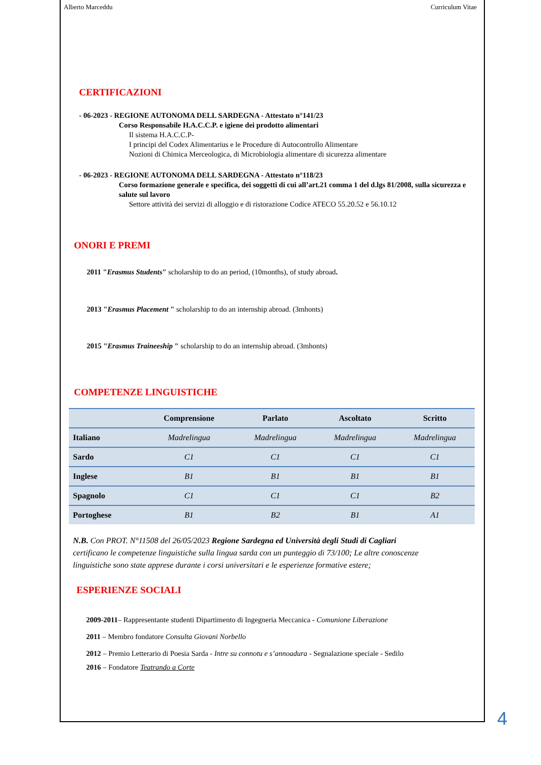Alberto Marceddu Curriculum Vitae
CERTIFICAZIONI
- 06-2023 - REGIONE AUTONOMA DELL SARDEGNA - Attestato n°141/23
Corso Responsabile H.A.C.C.P. e igiene dei prodotto alimentari
Il sistema H.A.C.C.P-
I principi del Codex Alimentarius e le Procedure di Autocontrollo Alimentare
Nozioni di Chimica Merceologica, di Microbiologia alimentare di sicurezza alimentare
- 06-2023 - REGIONE AUTONOMA DELL SARDEGNA - Attestato n°118/23
Corso formazione generale e specifica, dei soggetti di cui all’art.21 comma 1 del d.lgs 81/2008, sulla sicurezza e salute sul lavoro
Settore attività dei servizi di alloggio e di ristorazione Codice ATECO 55.20.52 e 56.10.12
ONORI E PREMI
2011 "Erasmus Students" scholarship to do an period, (10months), of study abroad.
2013 "Erasmus Placement " scholarship to do an internship abroad. (3mhonts)
2015 "Erasmus Traineeship " scholarship to do an internship abroad. (3mhonts)
COMPETENZE LINGUISTICHE
| | Comprensione | Parlato | Ascoltato | Scritto |
| --- | --- | --- | --- | --- |
| Italiano | Madrelingua | Madrelingua | Madrelingua | Madrelingua |
| Sardo | C1 | C1 | C1 | C1 |
| Inglese | B1 | B1 | B1 | B1 |
| Spagnolo | C1 | C1 | C1 | B2 |
| Portoghese | B1 | B2 | B1 | A1 |
N.B. Con PROT. N°11508 del 26/05/2023 Regione Sardegna ed Università degli Studi di Cagliari certificano le competenze linguistiche sulla lingua sarda con un punteggio di 73/100; Le altre conoscenze linguistiche sono state apprese durante i corsi universitari e le esperienze formative estere;
ESPERIENZE SOCIALI
2009-2011– Rappresentante studenti Dipartimento di Ingegneria Meccanica - Comunione Liberazione
2011 – Membro fondatore Consulta Giovani Norbello
2012 – Premio Letterario di Poesia Sarda - Intre su connotu e s’annoadura - Segnalazione speciale - Sedilo
2016 – Fondatore Teatrando a Corte
4